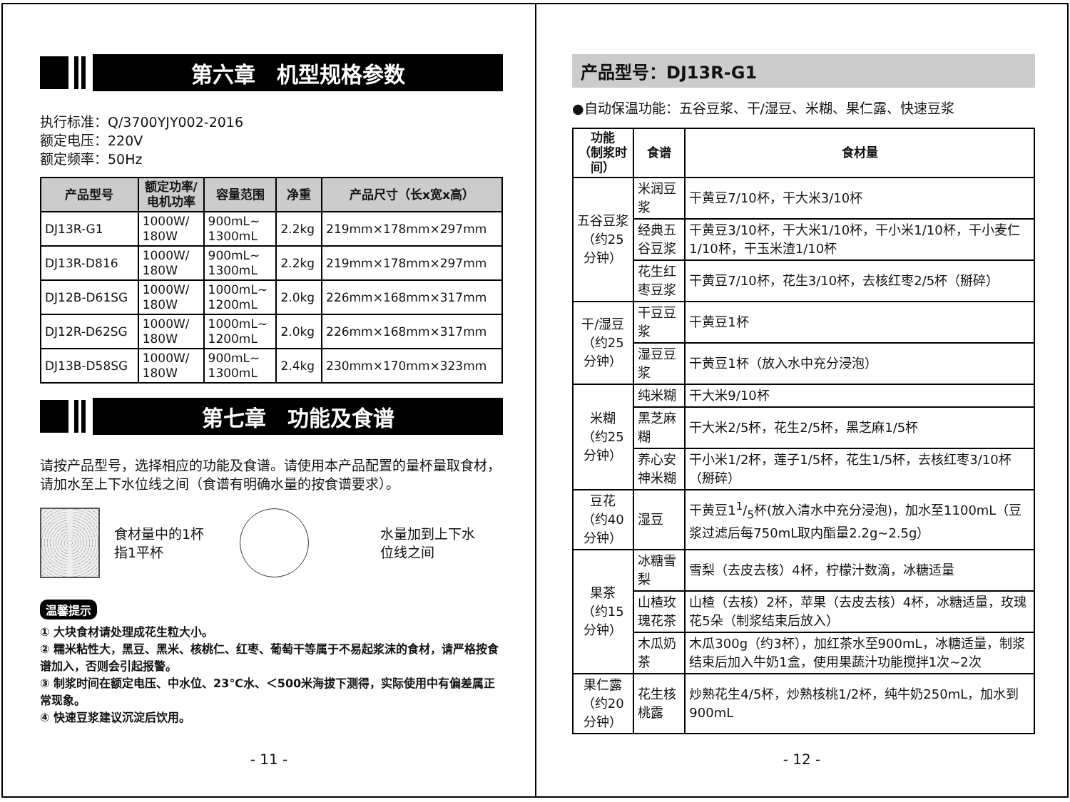第六章　机型规格参数
执行标准：Q/3700YJY002-2016
额定电压：220V
额定频率：50Hz
| 产品型号 | 额定功率/ 电机功率 | 容量范围 | 净重 | 产品尺寸（长x宽x高） |
| --- | --- | --- | --- | --- |
| DJ13R-G1 | 1000W/ 180W | 900mL~ 1300mL | 2.2kg | 219mm×178mm×297mm |
| DJ13R-D816 | 1000W/ 180W | 900mL~ 1300mL | 2.2kg | 219mm×178mm×297mm |
| DJ12B-D61SG | 1000W/ 180W | 1000mL~ 1200mL | 2.0kg | 226mm×168mm×317mm |
| DJ12R-D62SG | 1000W/ 180W | 1000mL~ 1200mL | 2.0kg | 226mm×168mm×317mm |
| DJ13B-D58SG | 1000W/ 180W | 900mL~ 1300mL | 2.4kg | 230mm×170mm×323mm |
第七章　功能及食谱
请按产品型号，选择相应的功能及食谱。请使用本产品配置的量杯量取食材，请加水至上下水位线之间（食谱有明确水量的按食谱要求）。
食材量中的1杯
指1平杯
水量加到上下水
位线之间
温馨提示
① 大块食材请处理成花生粒大小。
② 糯米粘性大，黑豆、黑米、核桃仁、红枣、葡萄干等属于不易起浆沫的食材，请严格按食谱加入，否则会引起报警。
③ 制浆时间在额定电压、中水位、23℃水、＜500米海拔下测得，实际使用中有偏差属正常现象。
④ 快速豆浆建议沉淀后饮用。
- 11 -
产品型号：DJ13R-G1
●自动保温功能：五谷豆浆、干/湿豆、米糊、果仁露、快速豆浆
| 功能 （制浆时间） | 食谱 | 食材量 |
| --- | --- | --- |
| 五谷豆浆 （约25分钟） | 米润豆浆 | 干黄豆7/10杯，干大米3/10杯 |
| | 经典五谷豆浆 | 干黄豆3/10杯，干大米1/10杯，干小米1/10杯，干小麦仁1/10杯，干玉米渣1/10杯 |
| | 花生红枣豆浆 | 干黄豆7/10杯，花生3/10杯，去核红枣2/5杯（掰碎） |
| 干/湿豆 （约25分钟） | 干豆豆浆 | 干黄豆1杯 |
| | 湿豆豆浆 | 干黄豆1杯（放入水中充分浸泡） |
| 米糊 （约25分钟） | 纯米糊 | 干大米9/10杯 |
| | 黑芝麻糊 | 干大米2/5杯，花生2/5杯，黑芝麻1/5杯 |
| | 养心安神米糊 | 干小米1/2杯，莲子1/5杯，花生1/5杯，去核红枣3/10杯（掰碎） |
| 豆花 （约40分钟） | 湿豆 | 干黄豆11/5杯(放入清水中充分浸泡)，加水至1100mL（豆浆过滤后每750mL取内酯量2.2g~2.5g） |
| 果茶 （约15分钟） | 冰糖雪梨 | 雪梨（去皮去核）4杯，柠檬汁数滴，冰糖适量 |
| | 山楂玫瑰花茶 | 山楂（去核）2杯，苹果（去皮去核）4杯，冰糖适量，玫瑰花5朵（制浆结束后放入） |
| | 木瓜奶茶 | 木瓜300g（约3杯），加红茶水至900mL，冰糖适量，制浆结束后加入牛奶1盒，使用果蔬汁功能搅拌1次~2次 |
| 果仁露 （约20分钟） | 花生核桃露 | 炒熟花生4/5杯，炒熟核桃1/2杯，纯牛奶250mL，加水到900mL |
- 12 -